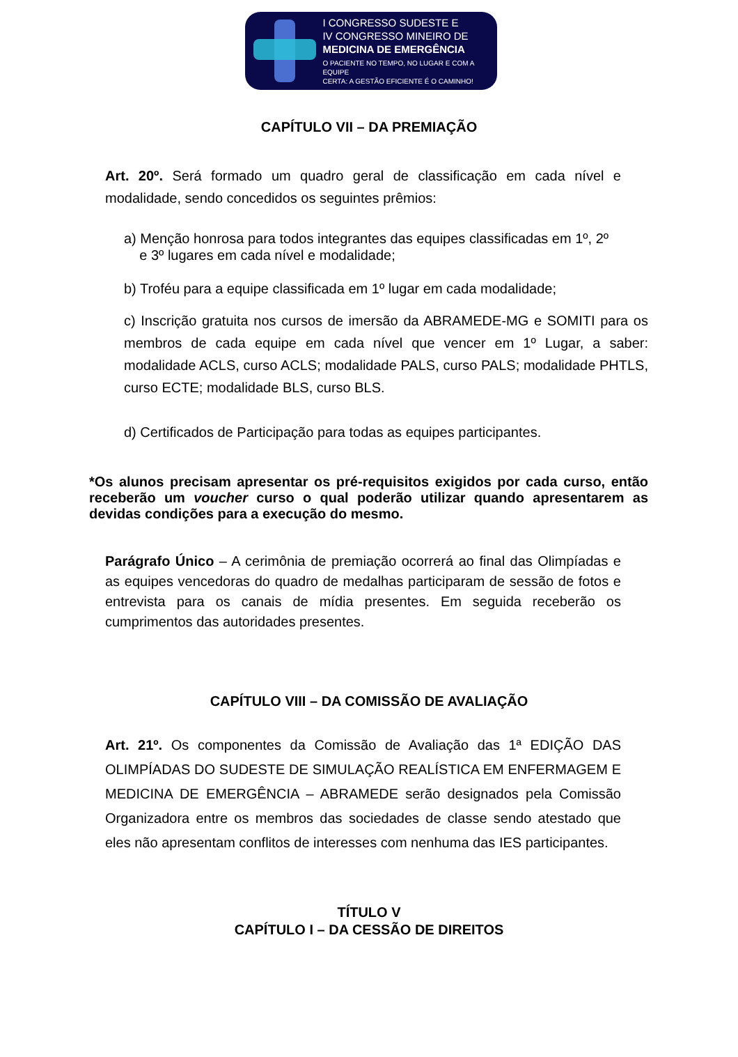I CONGRESSO SUDESTE E
IV CONGRESSO MINEIRO DE
MEDICINA DE EMERGÊNCIA
O PACIENTE NO TEMPO, NO LUGAR E COM A EQUIPE
CERTA: A GESTÃO EFICIENTE É O CAMINHO!
CAPÍTULO VII – DA PREMIAÇÃO
Art. 20º. Será formado um quadro geral de classificação em cada nível e modalidade, sendo concedidos os seguintes prêmios:
a) Menção honrosa para todos integrantes das equipes classificadas em 1º, 2º
e 3º lugares em cada nível e modalidade;
b) Troféu para a equipe classificada em 1º lugar em cada modalidade;
c) Inscrição gratuita nos cursos de imersão da ABRAMEDE-MG e SOMITI para os membros de cada equipe em cada nível que vencer em 1º Lugar, a saber: modalidade ACLS, curso ACLS; modalidade PALS, curso PALS; modalidade PHTLS, curso ECTE; modalidade BLS, curso BLS.
d) Certificados de Participação para todas as equipes participantes.
*Os alunos precisam apresentar os pré-requisitos exigidos por cada curso, então receberão um voucher curso o qual poderão utilizar quando apresentarem as devidas condições para a execução do mesmo.
Parágrafo Único – A cerimônia de premiação ocorrerá ao final das Olimpíadas e as equipes vencedoras do quadro de medalhas participaram de sessão de fotos e entrevista para os canais de mídia presentes. Em seguida receberão os cumprimentos das autoridades presentes.
CAPÍTULO VIII – DA COMISSÃO DE AVALIAÇÃO
Art. 21º. Os componentes da Comissão de Avaliação das 1ª EDIÇÃO DAS OLIMPÍADAS DO SUDESTE DE SIMULAÇÃO REALÍSTICA EM ENFERMAGEM E MEDICINA DE EMERGÊNCIA – ABRAMEDE serão designados pela Comissão Organizadora entre os membros das sociedades de classe sendo atestado que eles não apresentam conflitos de interesses com nenhuma das IES participantes.
TÍTULO V
CAPÍTULO I – DA CESSÃO DE DIREITOS